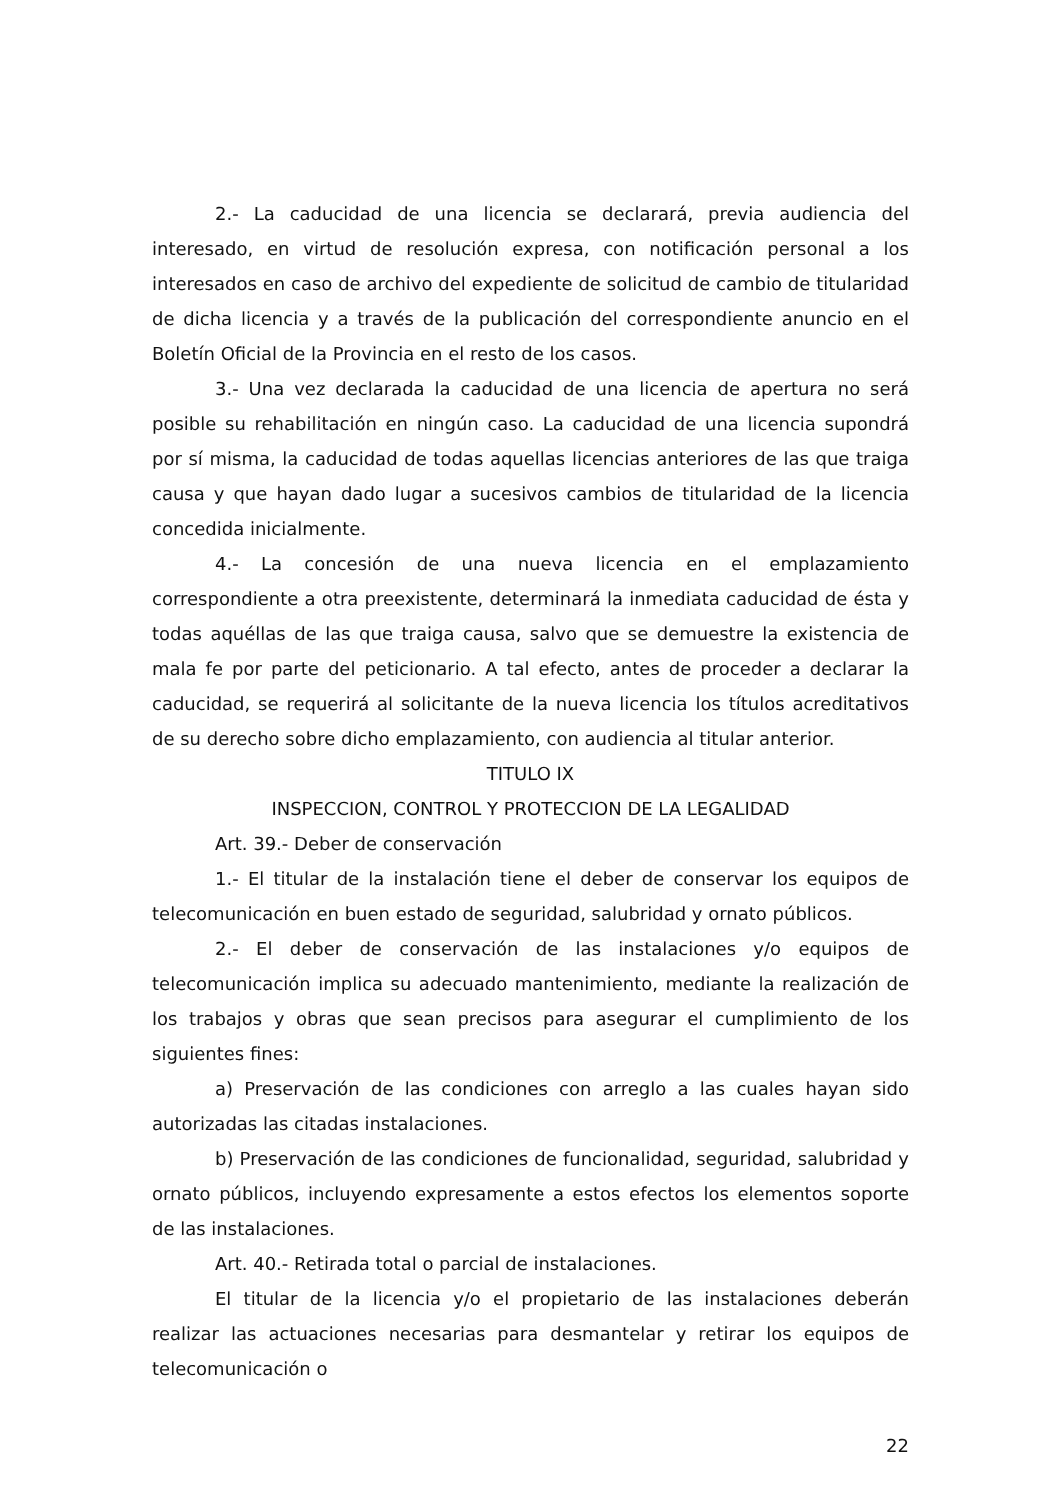2.- La caducidad de una licencia se declarará, previa audiencia del interesado, en virtud de resolución expresa, con notificación personal a los interesados en caso de archivo del expediente de solicitud de cambio de titularidad de dicha licencia y a través de la publicación del correspondiente anuncio en el Boletín Oficial de la Provincia en el resto de los casos.
3.- Una vez declarada la caducidad de una licencia de apertura no será posible su rehabilitación en ningún caso. La caducidad de una licencia supondrá por sí misma, la caducidad de todas aquellas licencias anteriores de las que traiga causa y que hayan dado lugar a sucesivos cambios de titularidad de la licencia concedida inicialmente.
4.- La concesión de una nueva licencia en el emplazamiento correspondiente a otra preexistente, determinará la inmediata caducidad de ésta y todas aquéllas de las que traiga causa, salvo que se demuestre la existencia de mala fe por parte del peticionario. A tal efecto, antes de proceder a declarar la caducidad, se requerirá al solicitante de la nueva licencia los títulos acreditativos de su derecho sobre dicho emplazamiento, con audiencia al titular anterior.
TITULO IX
INSPECCION, CONTROL Y PROTECCION DE LA LEGALIDAD
Art. 39.- Deber de conservación
1.- El titular de la instalación tiene el deber de conservar los equipos de telecomunicación en buen estado de seguridad, salubridad y ornato públicos.
2.- El deber de conservación de las instalaciones y/o equipos de telecomunicación implica su adecuado mantenimiento, mediante la realización de los trabajos y obras que sean precisos para asegurar el cumplimiento de los siguientes fines:
a) Preservación de las condiciones con arreglo a las cuales hayan sido autorizadas las citadas instalaciones.
b) Preservación de las condiciones de funcionalidad, seguridad, salubridad y ornato públicos, incluyendo expresamente a estos efectos los elementos soporte de las instalaciones.
Art. 40.- Retirada total o parcial de instalaciones.
El titular de la licencia y/o el propietario de las instalaciones deberán realizar las actuaciones necesarias para desmantelar y retirar los equipos de telecomunicación o
22